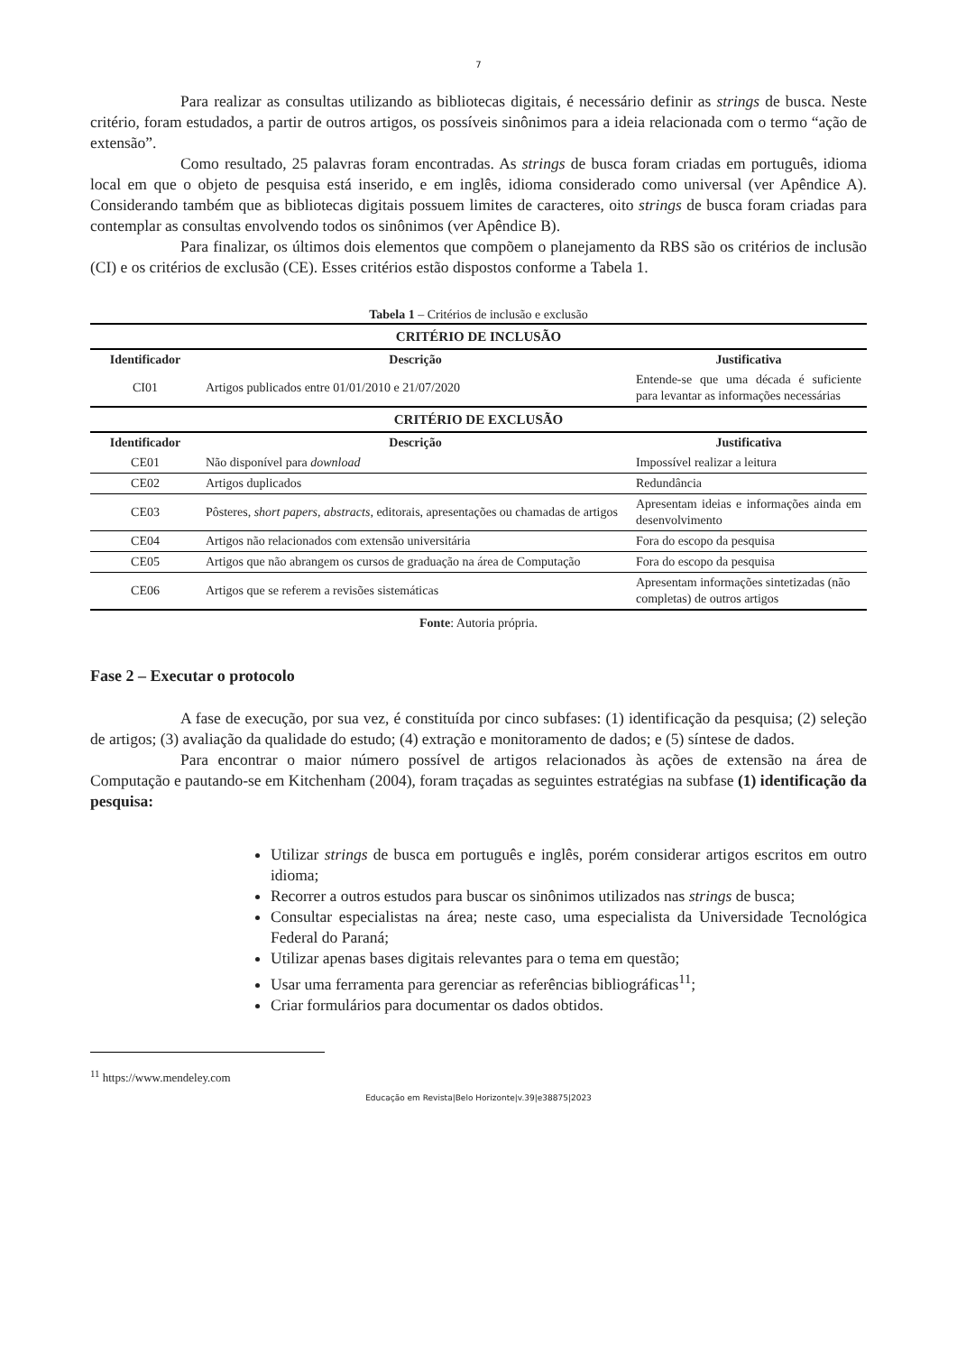7
Para realizar as consultas utilizando as bibliotecas digitais, é necessário definir as strings de busca. Neste critério, foram estudados, a partir de outros artigos, os possíveis sinônimos para a ideia relacionada com o termo “ação de extensão”.
Como resultado, 25 palavras foram encontradas. As strings de busca foram criadas em português, idioma local em que o objeto de pesquisa está inserido, e em inglês, idioma considerado como universal (ver Apêndice A). Considerando também que as bibliotecas digitais possuem limites de caracteres, oito strings de busca foram criadas para contemplar as consultas envolvendo todos os sinônimos (ver Apêndice B).
Para finalizar, os últimos dois elementos que compõem o planejamento da RBS são os critérios de inclusão (CI) e os critérios de exclusão (CE). Esses critérios estão dispostos conforme a Tabela 1.
Tabela 1 – Critérios de inclusão e exclusão
| CRITÉRIO DE INCLUSÃO | | |
| --- | --- | --- |
| Identificador | Descrição | Justificativa |
| CI01 | Artigos publicados entre 01/01/2010 e 21/07/2020 | Entende-se que uma década é suficiente para levantar as informações necessárias |
| CRITÉRIO DE EXCLUSÃO | | |
| Identificador | Descrição | Justificativa |
| CE01 | Não disponível para download | Impossível realizar a leitura |
| CE02 | Artigos duplicados | Redundância |
| CE03 | Pôsteres, short papers, abstracts, editorais, apresentações ou chamadas de artigos | Apresentam ideias e informações ainda em desenvolvimento |
| CE04 | Artigos não relacionados com extensão universitária | Fora do escopo da pesquisa |
| CE05 | Artigos que não abrangem os cursos de graduação na área de Computação | Fora do escopo da pesquisa |
| CE06 | Artigos que se referem a revisões sistemáticas | Apresentam informações sintetizadas (não completas) de outros artigos |
Fonte: Autoria própria.
Fase 2 – Executar o protocolo
A fase de execução, por sua vez, é constituída por cinco subfases: (1) identificação da pesquisa; (2) seleção de artigos; (3) avaliação da qualidade do estudo; (4) extração e monitoramento de dados; e (5) síntese de dados.
Para encontrar o maior número possível de artigos relacionados às ações de extensão na área de Computação e pautando-se em Kitchenham (2004), foram traçadas as seguintes estratégias na subfase (1) identificação da pesquisa:
Utilizar strings de busca em português e inglês, porém considerar artigos escritos em outro idioma;
Recorrer a outros estudos para buscar os sinônimos utilizados nas strings de busca;
Consultar especialistas na área; neste caso, uma especialista da Universidade Tecnológica Federal do Paraná;
Utilizar apenas bases digitais relevantes para o tema em questão;
Usar uma ferramenta para gerenciar as referências bibliográficas<sup>11</sup>;
Criar formulários para documentar os dados obtidos.
<sup>11</sup> https://www.mendeley.com
Educação em Revista|Belo Horizonte|v.39|e38875|2023